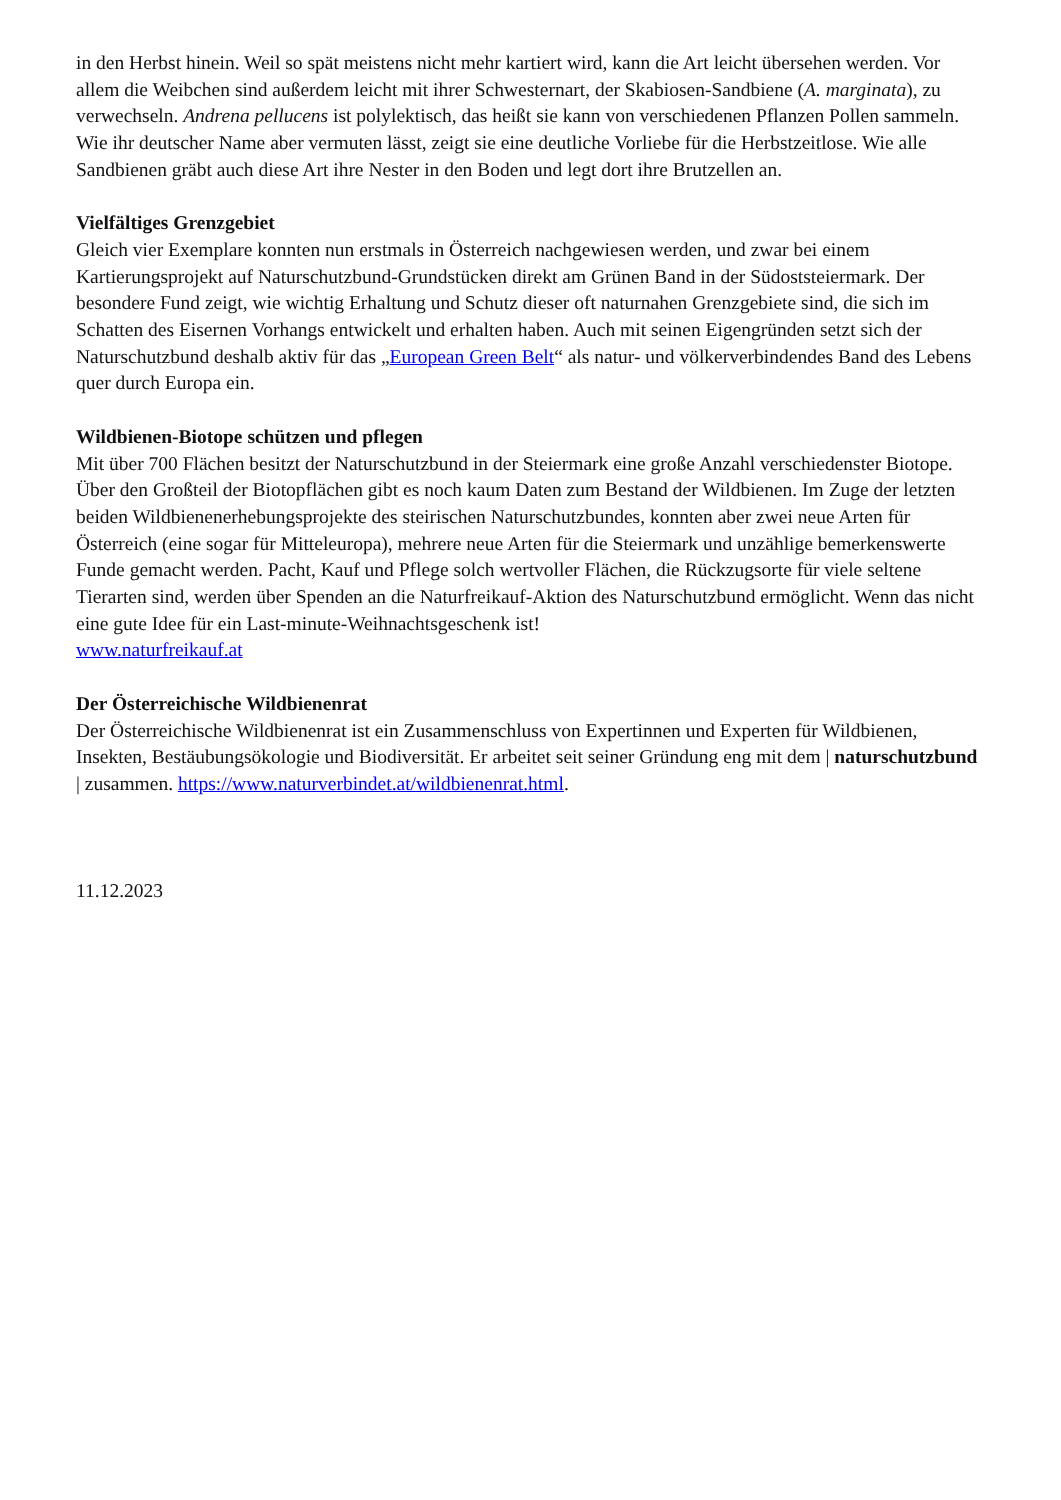in den Herbst hinein. Weil so spät meistens nicht mehr kartiert wird, kann die Art leicht übersehen werden. Vor allem die Weibchen sind außerdem leicht mit ihrer Schwesternart, der Skabiosen-Sandbiene (A. marginata), zu verwechseln. Andrena pellucens ist polylektisch, das heißt sie kann von verschiedenen Pflanzen Pollen sammeln. Wie ihr deutscher Name aber vermuten lässt, zeigt sie eine deutliche Vorliebe für die Herbstzeitlose. Wie alle Sandbienen gräbt auch diese Art ihre Nester in den Boden und legt dort ihre Brutzellen an.
Vielfältiges Grenzgebiet
Gleich vier Exemplare konnten nun erstmals in Österreich nachgewiesen werden, und zwar bei einem Kartierungsprojekt auf Naturschutzbund-Grundstücken direkt am Grünen Band in der Südoststeiermark. Der besondere Fund zeigt, wie wichtig Erhaltung und Schutz dieser oft naturnahen Grenzgebiete sind, die sich im Schatten des Eisernen Vorhangs entwickelt und erhalten haben. Auch mit seinen Eigengründen setzt sich der Naturschutzbund deshalb aktiv für das „European Green Belt“ als natur- und völkerverbindendes Band des Lebens quer durch Europa ein.
Wildbienen-Biotope schützen und pflegen
Mit über 700 Flächen besitzt der Naturschutzbund in der Steiermark eine große Anzahl verschiedenster Biotope. Über den Großteil der Biotopflächen gibt es noch kaum Daten zum Bestand der Wildbienen. Im Zuge der letzten beiden Wildbienenerhebungsprojekte des steirischen Naturschutzbundes, konnten aber zwei neue Arten für Österreich (eine sogar für Mitteleuropa), mehrere neue Arten für die Steiermark und unzählige bemerkenswerte Funde gemacht werden. Pacht, Kauf und Pflege solch wertvoller Flächen, die Rückzugsorte für viele seltene Tierarten sind, werden über Spenden an die Naturfreikauf-Aktion des Naturschutzbund ermöglicht. Wenn das nicht eine gute Idee für ein Last-minute-Weihnachtsgeschenk ist!
www.naturfreikauf.at
Der Österreichische Wildbienenrat
Der Österreichische Wildbienenrat ist ein Zusammenschluss von Expertinnen und Experten für Wildbienen, Insekten, Bestäubungsökologie und Biodiversität. Er arbeitet seit seiner Gründung eng mit dem | naturschutzbund | zusammen. https://www.naturverbindet.at/wildbienenrat.html.
11.12.2023